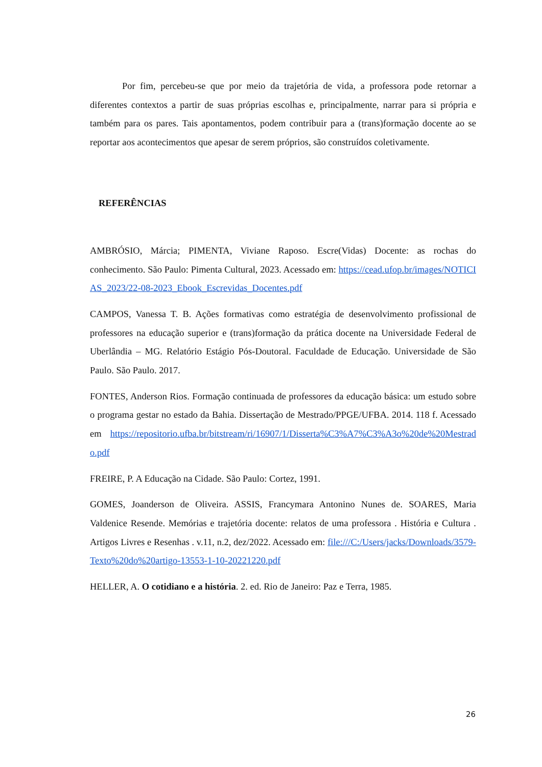Por fim, percebeu-se que por meio da trajetória de vida, a professora pode retornar a diferentes contextos a partir de suas próprias escolhas e, principalmente, narrar para si própria e também para os pares. Tais apontamentos, podem contribuir para a (trans)formação docente ao se reportar aos acontecimentos que apesar de serem próprios, são construídos coletivamente.
REFERÊNCIAS
AMBRÓSIO, Márcia; PIMENTA, Viviane Raposo. Escre(Vidas) Docente: as rochas do conhecimento. São Paulo: Pimenta Cultural, 2023. Acessado em: https://cead.ufop.br/images/NOTICIAS_2023/22-08-2023_Ebook_Escrevidas_Docentes.pdf
CAMPOS, Vanessa T. B. Ações formativas como estratégia de desenvolvimento profissional de professores na educação superior e (trans)formação da prática docente na Universidade Federal de Uberlândia – MG. Relatório Estágio Pós-Doutoral. Faculdade de Educação. Universidade de São Paulo. São Paulo. 2017.
FONTES, Anderson Rios. Formação continuada de professores da educação básica: um estudo sobre o programa gestar no estado da Bahia. Dissertação de Mestrado/PPGE/UFBA. 2014. 118 f. Acessado em https://repositorio.ufba.br/bitstream/ri/16907/1/Disserta%C3%A7%C3%A3o%20de%20Mestrado.pdf
FREIRE, P. A Educação na Cidade. São Paulo: Cortez, 1991.
GOMES, Joanderson de Oliveira. ASSIS, Francymara Antonino Nunes de. SOARES, Maria Valdenice Resende. Memórias e trajetória docente: relatos de uma professora . História e Cultura . Artigos Livres e Resenhas . v.11, n.2, dez/2022. Acessado em: file:///C:/Users/jacks/Downloads/3579-Texto%20do%20artigo-13553-1-10-20221220.pdf
HELLER, A. O cotidiano e a história. 2. ed. Rio de Janeiro: Paz e Terra, 1985.
26